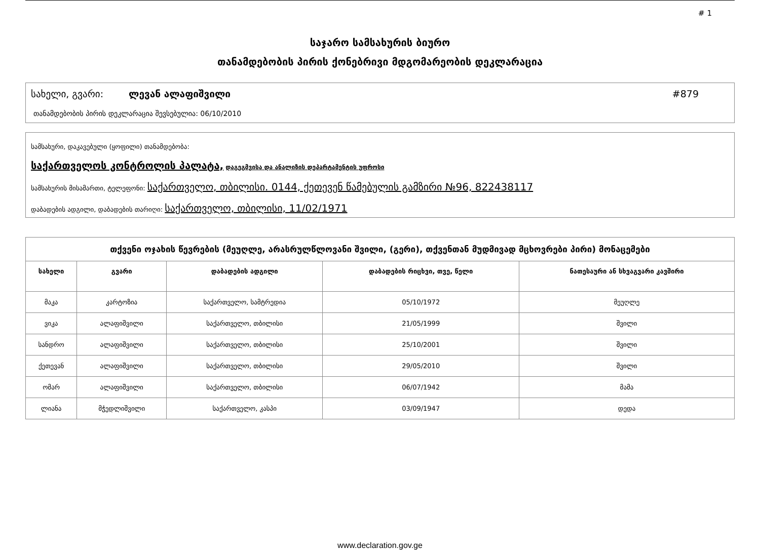# 1
საჯარო სამსახურის ბიურო
თანამდებობის პირის ქონებრივი მდგომარეობის დეკლარაცია
სახელი, გვარი: ლევან ალაფიშვილი #879
თანამდებობის პირის დეკლარაცია შევსებულია: 06/10/2010
სამსახური, დაკავებული (ყოფილი) თანამდებობა:
საქართველოს კონტროლის პალატა, დაგეგმვისა და ანალიზის დეპარტამენტის უფროსი
სამსახურის მისამართი, ტელეფონი: საქართველო, თბილისი. 0144, ქეთევენ წამებულის გამზირი №96, 822438117
დაბადების ადგილი, დაბადების თარიღი: საქართველო, თბილისი, 11/02/1971
| თქვენი ოჯახის წევრების (მეუღლე, არასრულწლოვანი შვილი, (გერი), თქვენთან მუდმივად მცხოვრები პირი) მონაცემები | | | | |
| --- | --- | --- | --- | --- |
| სახელი | გვარი | დაბადების ადგილი | დაბადების რიცხვი, თვე, წელი | ნათესაური ან სხვაგვარი კავშირი |
| მაკა | კარტოზია | საქართველო, სამტრედია | 05/10/1972 | მეუღლე |
| ვიკა | ალაფიშვილი | საქართველო, თბილისი | 21/05/1999 | შვილი |
| სანდრო | ალაფიშვილი | საქართველო, თბილისი | 25/10/2001 | შვილი |
| ქეთევან | ალაფიშვილი | საქართველო, თბილისი | 29/05/2010 | შვილი |
| ომარ | ალაფიშვილი | საქართველო, თბილისი | 06/07/1942 | მამა |
| ლიანა | მჭედლიშვილი | საქართველო, კასპი | 03/09/1947 | დედა |
www.declaration.gov.ge